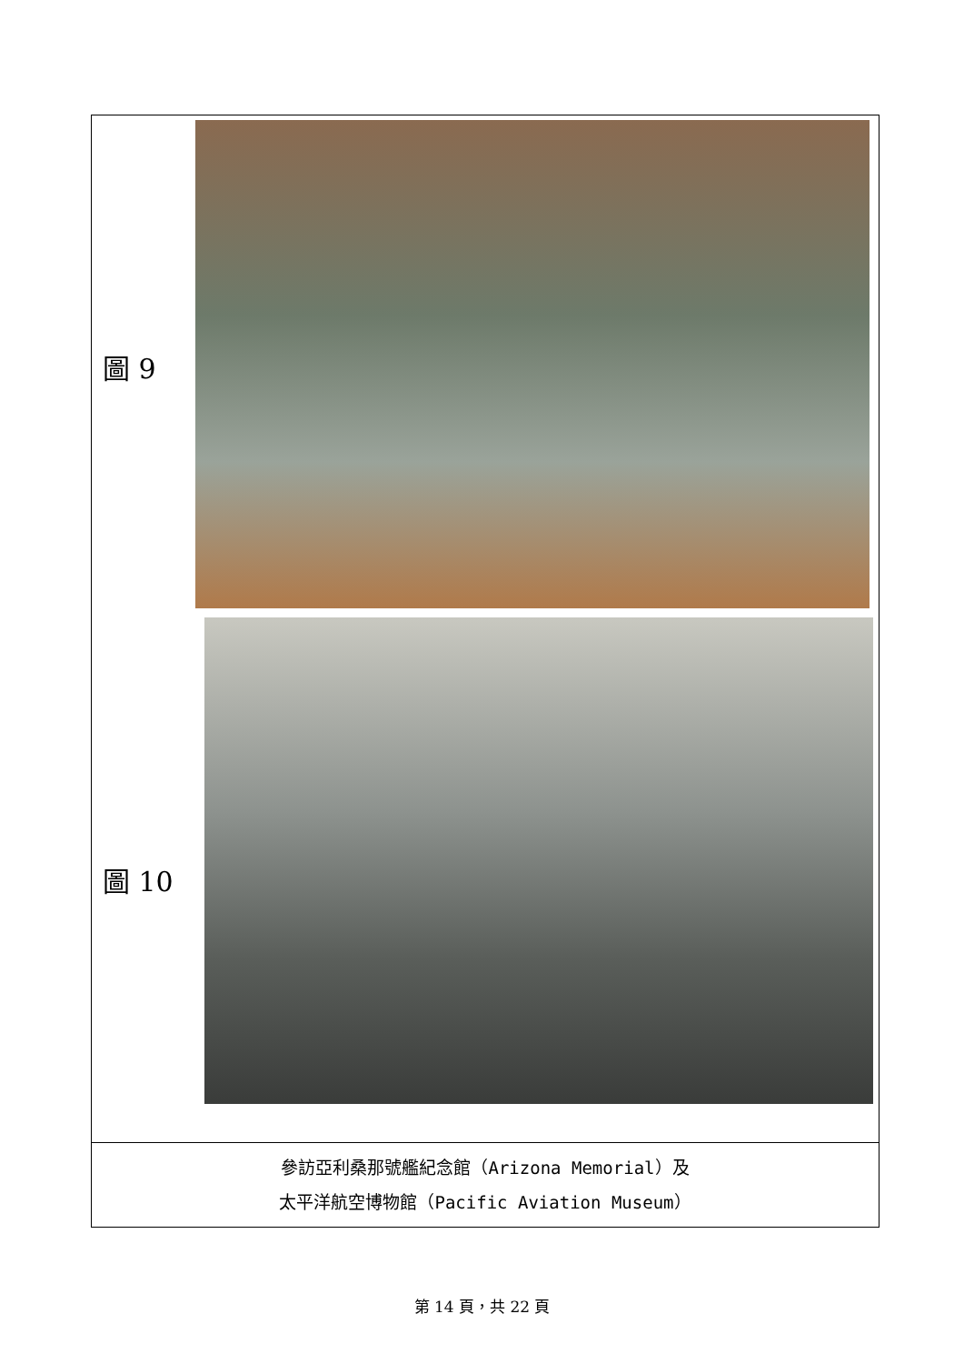| 圖 9 | |
| 圖 10 | |
| 參訪亞利桑那號艦紀念館（Arizona Memorial）及 太平洋航空博物館（Pacific Aviation Museum） | |
第 14 頁，共 22 頁